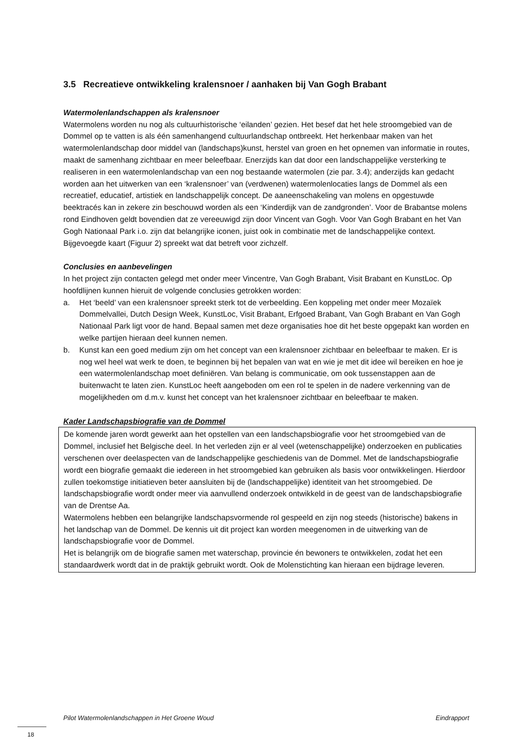3.5 Recreatieve ontwikkeling kralensnoer / aanhaken bij Van Gogh Brabant
Watermolenlandschappen als kralensnoer
Watermolens worden nu nog als cultuurhistorische ‘eilanden’ gezien. Het besef dat het hele stroomgebied van de Dommel op te vatten is als één samenhangend cultuurlandschap ontbreekt. Het herkenbaar maken van het watermolenlandschap door middel van (landschaps)kunst, herstel van groen en het opnemen van informatie in routes, maakt de samenhang zichtbaar en meer beleefbaar. Enerzijds kan dat door een landschappelijke versterking te realiseren in een watermolenlandschap van een nog bestaande watermolen (zie par. 3.4); anderzijds kan gedacht worden aan het uitwerken van een ‘kralensnoer’ van (verdwenen) watermolenlocaties langs de Dommel als een recreatief, educatief, artistiek en landschappelijk concept. De aaneenschakeling van molens en opgestuwde beektracés kan in zekere zin beschouwd worden als een ‘Kinderdijk van de zandgronden’. Voor de Brabantse molens rond Eindhoven geldt bovendien dat ze vereeuwigd zijn door Vincent van Gogh. Voor Van Gogh Brabant en het Van Gogh Nationaal Park i.o. zijn dat belangrijke iconen, juist ook in combinatie met de landschappelijke context. Bijgevoegde kaart (Figuur 2) spreekt wat dat betreft voor zichzelf.
Conclusies en aanbevelingen
In het project zijn contacten gelegd met onder meer Vincentre, Van Gogh Brabant, Visit Brabant en KunstLoc. Op hoofdlijnen kunnen hieruit de volgende conclusies getrokken worden:
a. Het ‘beeld’ van een kralensnoer spreekt sterk tot de verbeelding. Een koppeling met onder meer Mozaïek Dommelvallei, Dutch Design Week, KunstLoc, Visit Brabant, Erfgoed Brabant, Van Gogh Brabant en Van Gogh Nationaal Park ligt voor de hand. Bepaal samen met deze organisaties hoe dit het beste opgepakt kan worden en welke partijen hieraan deel kunnen nemen.
b. Kunst kan een goed medium zijn om het concept van een kralensnoer zichtbaar en beleefbaar te maken. Er is nog wel heel wat werk te doen, te beginnen bij het bepalen van wat en wie je met dit idee wil bereiken en hoe je een watermolenlandschap moet definiëren. Van belang is communicatie, om ook tussenstappen aan de buitenwacht te laten zien. KunstLoc heeft aangeboden om een rol te spelen in de nadere verkenning van de mogelijkheden om d.m.v. kunst het concept van het kralensnoer zichtbaar en beleefbaar te maken.
Kader Landschapsbiografie van de Dommel
De komende jaren wordt gewerkt aan het opstellen van een landschapsbiografie voor het stroomgebied van de Dommel, inclusief het Belgische deel. In het verleden zijn er al veel (wetenschappelijke) onderzoeken en publicaties verschenen over deelaspecten van de landschappelijke geschiedenis van de Dommel. Met de landschapsbiografie wordt een biografie gemaakt die iedereen in het stroomgebied kan gebruiken als basis voor ontwikkelingen. Hierdoor zullen toekomstige initiatieven beter aansluiten bij de (landschappelijke) identiteit van het stroomgebied. De landschapsbiografie wordt onder meer via aanvullend onderzoek ontwikkeld in de geest van de landschapsbiografie van de Drentse Aa.
Watermolens hebben een belangrijke landschapsvormende rol gespeeld en zijn nog steeds (historische) bakens in het landschap van de Dommel. De kennis uit dit project kan worden meegenomen in de uitwerking van de landschapsbiografie voor de Dommel.
Het is belangrijk om de biografie samen met waterschap, provincie én bewoners te ontwikkelen, zodat het een standaardwerk wordt dat in de praktijk gebruikt wordt. Ook de Molenstichting kan hieraan een bijdrage leveren.
Pilot Watermolenlandschappen in Het Groene Woud Eindrapport
18